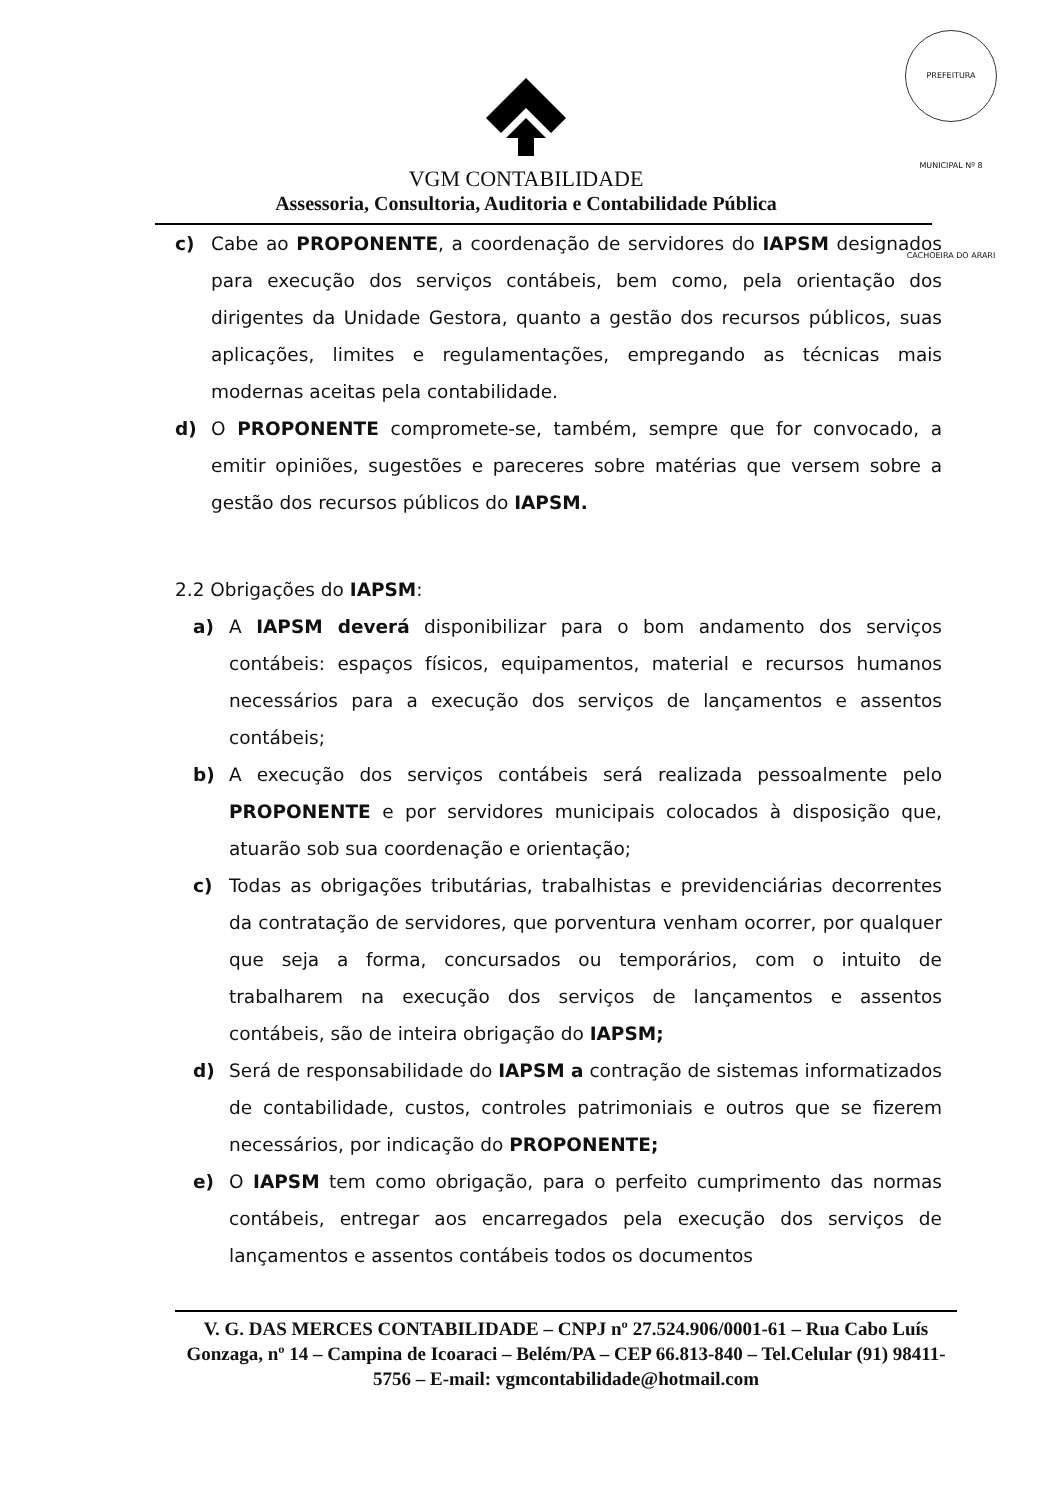PREFEITURA MUNICIPAL Nº 8 CACHOEIRA DO ARARI
VGM CONTABILIDADE
Assessoria, Consultoria, Auditoria e Contabilidade Pública
c) Cabe ao PROPONENTE, a coordenação de servidores do IAPSM designados para execução dos serviços contábeis, bem como, pela orientação dos dirigentes da Unidade Gestora, quanto a gestão dos recursos públicos, suas aplicações, limites e regulamentações, empregando as técnicas mais modernas aceitas pela contabilidade.
d) O PROPONENTE compromete-se, também, sempre que for convocado, a emitir opiniões, sugestões e pareceres sobre matérias que versem sobre a gestão dos recursos públicos do IAPSM.
2.2 Obrigações do IAPSM:
a) A IAPSM deverá disponibilizar para o bom andamento dos serviços contábeis: espaços físicos, equipamentos, material e recursos humanos necessários para a execução dos serviços de lançamentos e assentos contábeis;
b) A execução dos serviços contábeis será realizada pessoalmente pelo PROPONENTE e por servidores municipais colocados à disposição que, atuarão sob sua coordenação e orientação;
c) Todas as obrigações tributárias, trabalhistas e previdenciárias decorrentes da contratação de servidores, que porventura venham ocorrer, por qualquer que seja a forma, concursados ou temporários, com o intuito de trabalharem na execução dos serviços de lançamentos e assentos contábeis, são de inteira obrigação do IAPSM;
d) Será de responsabilidade do IAPSM a contração de sistemas informatizados de contabilidade, custos, controles patrimoniais e outros que se fizerem necessários, por indicação do PROPONENTE;
e) O IAPSM tem como obrigação, para o perfeito cumprimento das normas contábeis, entregar aos encarregados pela execução dos serviços de lançamentos e assentos contábeis todos os documentos
V. G. DAS MERCES CONTABILIDADE – CNPJ nº 27.524.906/0001-61 – Rua Cabo Luís Gonzaga, nº 14 – Campina de Icoaraci – Belém/PA – CEP 66.813-840 – Tel.Celular (91) 98411-5756 – E-mail: vgmcontabilidade@hotmail.com